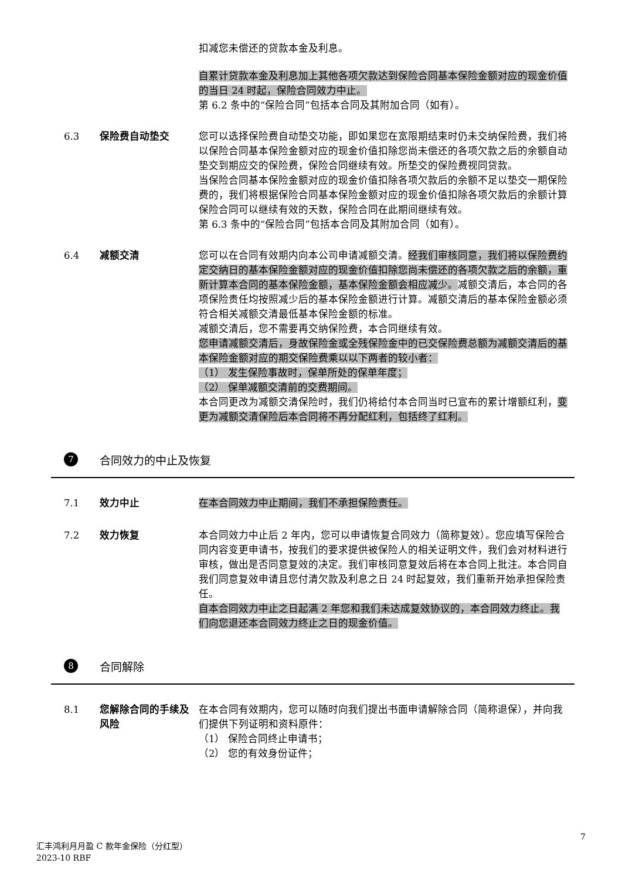扣减您未偿还的贷款本金及利息。
自累计贷款本金及利息加上其他各项欠款达到保险合同基本保险金额对应的现金价值的当日 24 时起，保险合同效力中止。
第 6.2 条中的“保险合同”包括本合同及其附加合同（如有）。
6.3 保险费自动垫交 您可以选择保险费自动垫交功能，即如果您在宽限期结束时仍未交纳保险费，我们将以保险合同基本保险金额对应的现金价值扣除您尚未偿还的各项欠款之后的余额自动垫交到期应交的保险费，保险合同继续有效。所垫交的保险费视同贷款。
当保险合同基本保险金额对应的现金价值扣除各项欠款后的余额不足以垫交一期保险费的，我们将根据保险合同基本保险金额对应的现金价值扣除各项欠款后的余额计算保险合同可以继续有效的天数，保险合同在此期间继续有效。
第 6.3 条中的“保险合同”包括本合同及其附加合同（如有）。
6.4 减额交清 您可以在合同有效期内向本公司申请减额交清。经我们审核同意，我们将以保险费约定交纳日的基本保险金额对应的现金价值扣除您尚未偿还的各项欠款之后的余额，重新计算本合同的基本保险金额，基本保险金额会相应减少。减额交清后，本合同的各项保险责任均按照减少后的基本保险金额进行计算。减额交清后的基本保险金额必须符合相关减额交清最低基本保险金额的标准。
减额交清后，您不需要再交纳保险费，本合同继续有效。
您申请减额交清后，身故保险金或全残保险金中的已交保险费总额为减额交清后的基本保险金额对应的期交保险费乘以以下两者的较小者：
（1） 发生保险事故时，保单所处的保单年度；
（2） 保单减额交清前的交费期间。
本合同更改为减额交清保险时，我们仍将给付本合同当时已宣布的累计增额红利，变更为减额交清保险后本合同将不再分配红利，包括终了红利。
7
合同效力的中止及恢复
7.1 效力中止 在本合同效力中止期间，我们不承担保险责任。
7.2 效力恢复 本合同效力中止后 2 年内，您可以申请恢复合同效力（简称复效）。您应填写保险合同内容变更申请书，按我们的要求提供被保险人的相关证明文件，我们会对材料进行审核，做出是否同意复效的决定。我们审核同意复效后将在本合同上批注。本合同自我们同意复效申请且您付清欠款及利息之日 24 时起复效，我们重新开始承担保险责任。
自本合同效力中止之日起满 2 年您和我们未达成复效协议的，本合同效力终止。我们向您退还本合同效力终止之日的现金价值。
8
合同解除
8.1 您解除合同的手续及风险
在本合同有效期内，您可以随时向我们提出书面申请解除合同（简称退保），并向我们提供下列证明和资料原件：
（1） 保险合同终止申请书；
（2） 您的有效身份证件；
7
汇丰鸿利月月盈 C 款年金保险（分红型）
2023-10 RBF